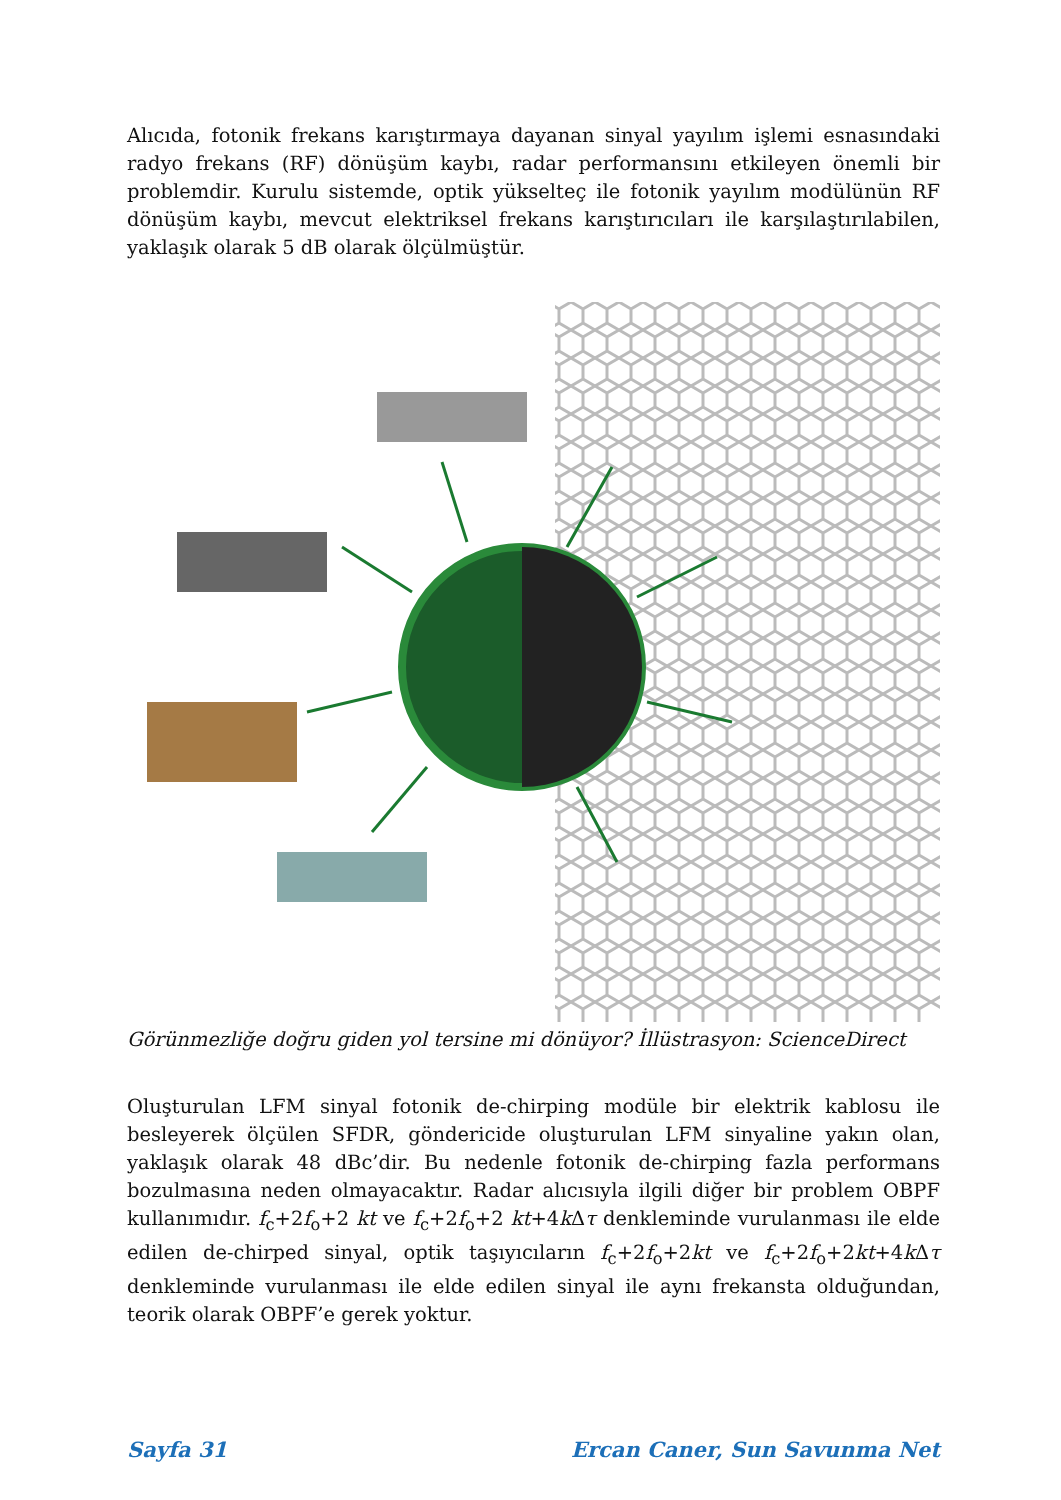Alıcıda, fotonik frekans karıştırmaya dayanan sinyal yayılım işlemi esnasındaki radyo frekans (RF) dönüşüm kaybı, radar performansını etkileyen önemli bir problemdir. Kurulu sistemde, optik yükselteç ile fotonik yayılım modülünün RF dönüşüm kaybı, mevcut elektriksel frekans karıştırıcıları ile karşılaştırılabilen, yaklaşık olarak 5 dB olarak ölçülmüştür.
Görünmezliğe doğru giden yol tersine mi dönüyor? İllüstrasyon: ScienceDirect
Oluşturulan LFM sinyal fotonik de-chirping modüle bir elektrik kablosu ile besleyerek ölçülen SFDR, göndericide oluşturulan LFM sinyaline yakın olan, yaklaşık olarak 48 dBc’dir. Bu nedenle fotonik de-chirping fazla performans bozulmasına neden olmayacaktır. Radar alıcısıyla ilgili diğer bir problem OBPF kullanımıdır. f<sub>c</sub>+2f<sub>o</sub>+2 kt ve f<sub>c</sub>+2f<sub>o</sub>+2 kt+4k Δτ denkleminde vurulanması ile elde edilen de-chirped sinyal, optik taşıyıcıların f<sub>c</sub>+2f<sub>o</sub>+2kt ve f<sub>c</sub>+2f<sub>o</sub>+2kt+4k Δτ denkleminde vurulanması ile elde edilen sinyal ile aynı frekansta olduğundan, teorik olarak OBPF’e gerek yoktur.
Sayfa 31 Ercan Caner, Sun Savunma Net